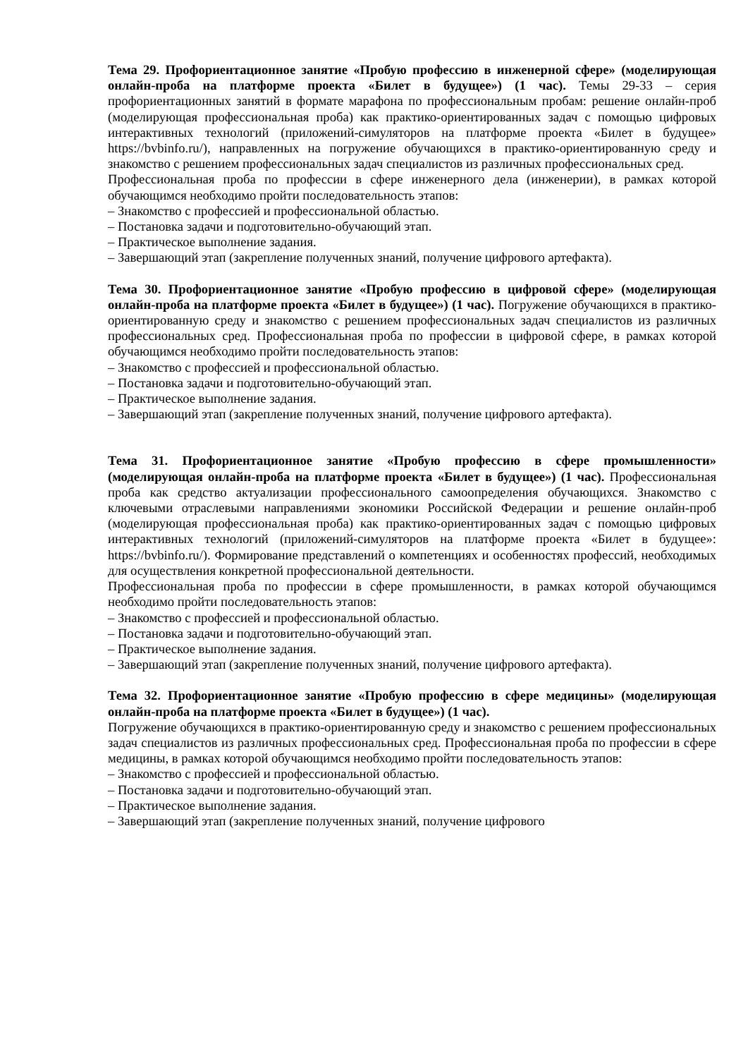Тема 29. Профориентационное занятие «Пробую профессию в инженерной сфере» (моделирующая онлайн-проба на платформе проекта «Билет в будущее») (1 час). Темы 29-33 – серия профориентационных занятий в формате марафона по профессиональным пробам: решение онлайн-проб (моделирующая профессиональная проба) как практико-ориентированных задач с помощью цифровых интерактивных технологий (приложений-симуляторов на платформе проекта «Билет в будущее» https://bvbinfo.ru/), направленных на погружение обучающихся в практико-ориентированную среду и знакомство с решением профессиональных задач специалистов из различных профессиональных сред.
Профессиональная проба по профессии в сфере инженерного дела (инженерии), в рамках которой обучающимся необходимо пройти последовательность этапов:
– Знакомство с профессией и профессиональной областью.
– Постановка задачи и подготовительно-обучающий этап.
– Практическое выполнение задания.
– Завершающий этап (закрепление полученных знаний, получение цифрового артефакта).
Тема 30. Профориентационное занятие «Пробую профессию в цифровой сфере» (моделирующая онлайн-проба на платформе проекта «Билет в будущее») (1 час). Погружение обучающихся в практико-ориентированную среду и знакомство с решением профессиональных задач специалистов из различных профессиональных сред. Профессиональная проба по профессии в цифровой сфере, в рамках которой обучающимся необходимо пройти последовательность этапов:
– Знакомство с профессией и профессиональной областью.
– Постановка задачи и подготовительно-обучающий этап.
– Практическое выполнение задания.
– Завершающий этап (закрепление полученных знаний, получение цифрового артефакта).
Тема 31. Профориентационное занятие «Пробую профессию в сфере промышленности» (моделирующая онлайн-проба на платформе проекта «Билет в будущее») (1 час). Профессиональная проба как средство актуализации профессионального самоопределения обучающихся. Знакомство с ключевыми отраслевыми направлениями экономики Российской Федерации и решение онлайн-проб (моделирующая профессиональная проба) как практико-ориентированных задач с помощью цифровых интерактивных технологий (приложений-симуляторов на платформе проекта «Билет в будущее»: https://bvbinfo.ru/). Формирование представлений о компетенциях и особенностях профессий, необходимых для осуществления конкретной профессиональной деятельности.
Профессиональная проба по профессии в сфере промышленности, в рамках которой обучающимся необходимо пройти последовательность этапов:
– Знакомство с профессией и профессиональной областью.
– Постановка задачи и подготовительно-обучающий этап.
– Практическое выполнение задания.
– Завершающий этап (закрепление полученных знаний, получение цифрового артефакта).
Тема 32. Профориентационное занятие «Пробую профессию в сфере медицины» (моделирующая онлайн-проба на платформе проекта «Билет в будущее») (1 час).
Погружение обучающихся в практико-ориентированную среду и знакомство с решением профессиональных задач специалистов из различных профессиональных сред. Профессиональная проба по профессии в сфере медицины, в рамках которой обучающимся необходимо пройти последовательность этапов:
– Знакомство с профессией и профессиональной областью.
– Постановка задачи и подготовительно-обучающий этап.
– Практическое выполнение задания.
– Завершающий этап (закрепление полученных знаний, получение цифрового